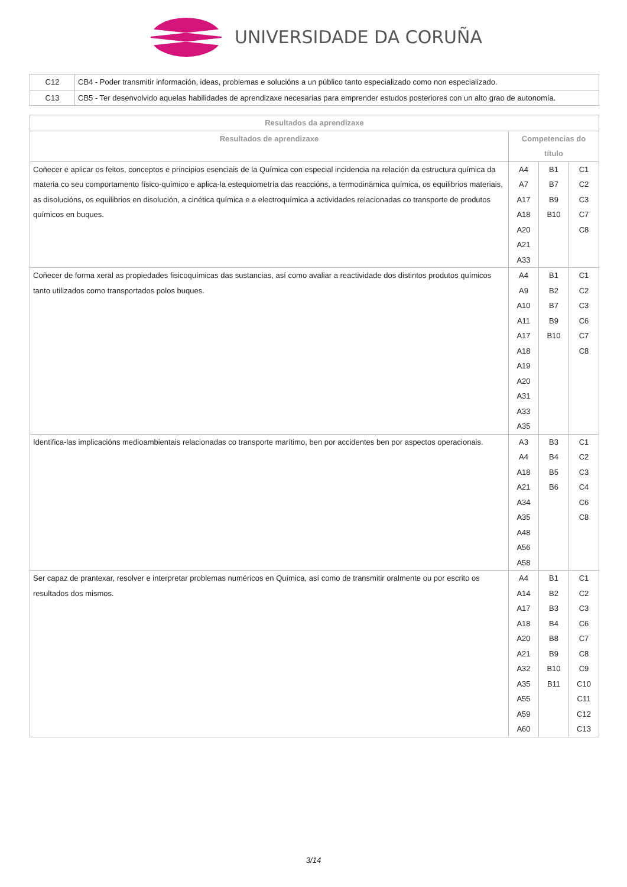UNIVERSIDADE DA CORUÑA
| C12 | CB4 - Poder transmitir información, ideas, problemas e solucións a un público tanto especializado como non especializado. |
| C13 | CB5 - Ter desenvolvido aquelas habilidades de aprendizaxe necesarias para emprender estudos posteriores con un alto grao de autonomía. |
| Resultados da aprendizaxe | | | |
| --- | --- | --- | --- |
| Resultados de aprendizaxe | Competencias do título | | |
| Coñecer e aplicar os feitos, conceptos e principios esenciais de la Química con especial incidencia na relación da estructura química da materia co seu comportamento físico-químico e aplica-la estequiometría das reaccións, a termodinámica química, os equilibrios materiais, as disolucións, os equilibrios en disolución, a cinética química e a electroquímica a actividades relacionadas co transporte de produtos químicos en buques. | A4 A7 A17 A18 A20 A21 A33 | B1 B7 B9 B10 | C1 C2 C3 C7 C8 |
| Coñecer de forma xeral as propiedades fisicoquímicas das sustancias, así como avaliar a reactividade dos distintos produtos químicos tanto utilizados como transportados polos buques. | A4 A9 A10 A11 A17 A18 A19 A20 A31 A33 A35 | B1 B2 B7 B9 B10 | C1 C2 C3 C6 C7 C8 |
| Identifica-las implicacións medioambientais relacionadas co transporte marítimo, ben por accidentes ben por aspectos operacionais. | A3 A4 A18 A21 A34 A35 A48 A56 A58 | B3 B4 B5 B6 | C1 C2 C3 C4 C6 C8 |
| Ser capaz de prantexar, resolver e interpretar problemas numéricos en Química, así como de transmitir oralmente ou por escrito os resultados dos mismos. | A4 A14 A17 A18 A20 A21 A32 A35 A55 A59 A60 | B1 B2 B3 B4 B8 B9 B10 B11 | C1 C2 C3 C6 C7 C8 C9 C10 C11 C12 C13 |
3/14